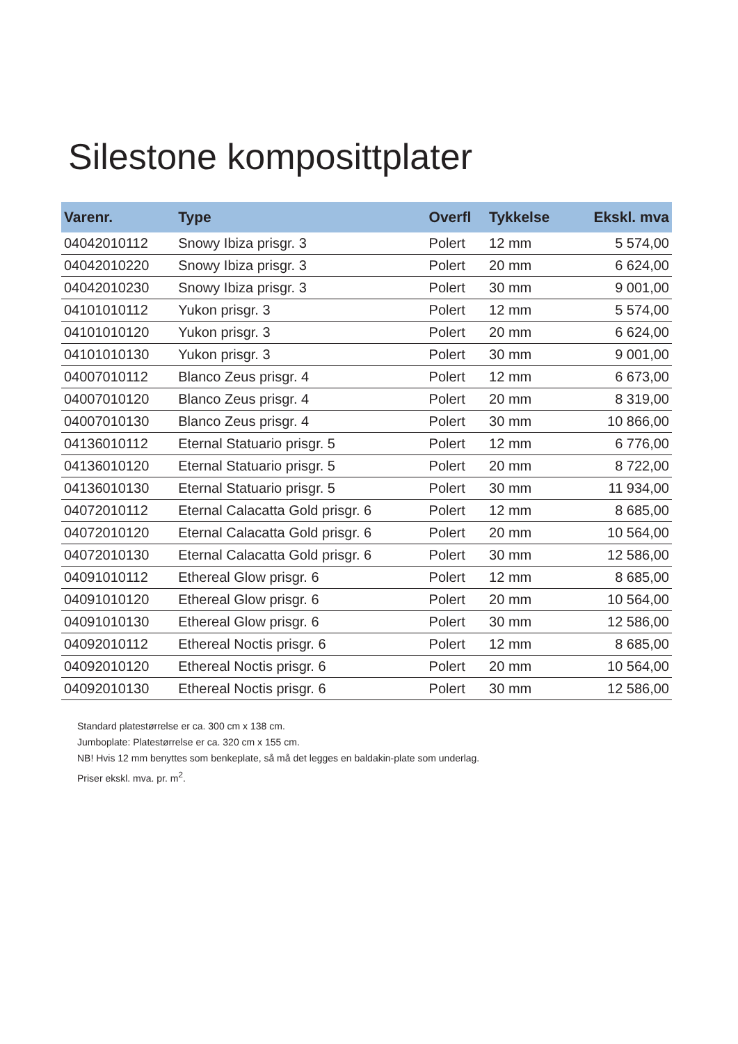Silestone komposittplater
| Varenr. | Type | Overfl | Tykkelse | Ekskl. mva |
| --- | --- | --- | --- | --- |
| 04042010112 | Snowy Ibiza prisgr. 3 | Polert | 12 mm | 5 574,00 |
| 04042010220 | Snowy Ibiza prisgr. 3 | Polert | 20 mm | 6 624,00 |
| 04042010230 | Snowy Ibiza prisgr. 3 | Polert | 30 mm | 9 001,00 |
| 04101010112 | Yukon prisgr. 3 | Polert | 12 mm | 5 574,00 |
| 04101010120 | Yukon prisgr. 3 | Polert | 20 mm | 6 624,00 |
| 04101010130 | Yukon prisgr. 3 | Polert | 30 mm | 9 001,00 |
| 04007010112 | Blanco Zeus prisgr. 4 | Polert | 12 mm | 6 673,00 |
| 04007010120 | Blanco Zeus prisgr. 4 | Polert | 20 mm | 8 319,00 |
| 04007010130 | Blanco Zeus prisgr. 4 | Polert | 30 mm | 10 866,00 |
| 04136010112 | Eternal Statuario prisgr. 5 | Polert | 12 mm | 6 776,00 |
| 04136010120 | Eternal Statuario prisgr. 5 | Polert | 20 mm | 8 722,00 |
| 04136010130 | Eternal Statuario prisgr. 5 | Polert | 30 mm | 11 934,00 |
| 04072010112 | Eternal Calacatta Gold prisgr. 6 | Polert | 12 mm | 8 685,00 |
| 04072010120 | Eternal Calacatta Gold prisgr. 6 | Polert | 20 mm | 10 564,00 |
| 04072010130 | Eternal Calacatta Gold prisgr. 6 | Polert | 30 mm | 12 586,00 |
| 04091010112 | Ethereal Glow prisgr. 6 | Polert | 12 mm | 8 685,00 |
| 04091010120 | Ethereal Glow prisgr. 6 | Polert | 20 mm | 10 564,00 |
| 04091010130 | Ethereal Glow prisgr. 6 | Polert | 30 mm | 12 586,00 |
| 04092010112 | Ethereal Noctis prisgr. 6 | Polert | 12 mm | 8 685,00 |
| 04092010120 | Ethereal Noctis prisgr. 6 | Polert | 20 mm | 10 564,00 |
| 04092010130 | Ethereal Noctis prisgr. 6 | Polert | 30 mm | 12 586,00 |
Standard platestørrelse er ca. 300 cm x 138 cm.
Jumboplate: Platestørrelse er ca. 320 cm x 155 cm.
NB! Hvis 12 mm benyttes som benkeplate, så må det legges en baldakin-plate som underlag.
Priser ekskl. mva. pr. m<sup>2</sup>.